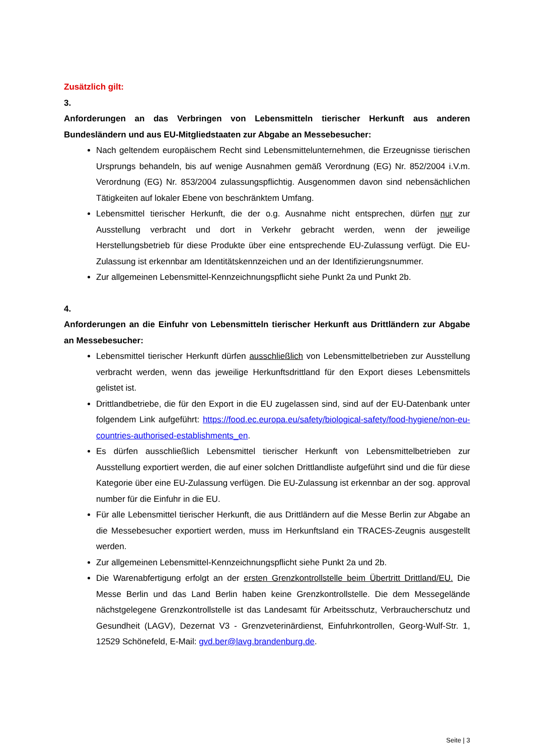Zusätzlich gilt:
3.
Anforderungen an das Verbringen von Lebensmitteln tierischer Herkunft aus anderen Bundesländern und aus EU-Mitgliedstaaten zur Abgabe an Messebesucher:
Nach geltendem europäischem Recht sind Lebensmittelunternehmen, die Erzeugnisse tierischen Ursprungs behandeln, bis auf wenige Ausnahmen gemäß Verordnung (EG) Nr. 852/2004 i.V.m. Verordnung (EG) Nr. 853/2004 zulassungspflichtig. Ausgenommen davon sind nebensächlichen Tätigkeiten auf lokaler Ebene von beschränktem Umfang.
Lebensmittel tierischer Herkunft, die der o.g. Ausnahme nicht entsprechen, dürfen nur zur Ausstellung verbracht und dort in Verkehr gebracht werden, wenn der jeweilige Herstellungsbetrieb für diese Produkte über eine entsprechende EU-Zulassung verfügt. Die EU-Zulassung ist erkennbar am Identitätskennzeichen und an der Identifizierungsnummer.
Zur allgemeinen Lebensmittel-Kennzeichnungspflicht siehe Punkt 2a und Punkt 2b.
4.
Anforderungen an die Einfuhr von Lebensmitteln tierischer Herkunft aus Drittländern zur Abgabe an Messebesucher:
Lebensmittel tierischer Herkunft dürfen ausschließlich von Lebensmittelbetrieben zur Ausstellung verbracht werden, wenn das jeweilige Herkunftsdrittland für den Export dieses Lebensmittels gelistet ist.
Drittlandbetriebe, die für den Export in die EU zugelassen sind, sind auf der EU-Datenbank unter folgendem Link aufgeführt: https://food.ec.europa.eu/safety/biological-safety/food-hygiene/non-eu-countries-authorised-establishments_en.
Es dürfen ausschließlich Lebensmittel tierischer Herkunft von Lebensmittelbetrieben zur Ausstellung exportiert werden, die auf einer solchen Drittlandliste aufgeführt sind und die für diese Kategorie über eine EU-Zulassung verfügen. Die EU-Zulassung ist erkennbar an der sog. approval number für die Einfuhr in die EU.
Für alle Lebensmittel tierischer Herkunft, die aus Drittländern auf die Messe Berlin zur Abgabe an die Messebesucher exportiert werden, muss im Herkunftsland ein TRACES-Zeugnis ausgestellt werden.
Zur allgemeinen Lebensmittel-Kennzeichnungspflicht siehe Punkt 2a und 2b.
Die Warenabfertigung erfolgt an der ersten Grenzkontrollstelle beim Übertritt Drittland/EU. Die Messe Berlin und das Land Berlin haben keine Grenzkontrollstelle. Die dem Messegelände nächstgelegene Grenzkontrollstelle ist das Landesamt für Arbeitsschutz, Verbraucherschutz und Gesundheit (LAGV), Dezernat V3 - Grenzveterinärdienst, Einfuhrkontrollen, Georg-Wulf-Str. 1, 12529 Schönefeld, E-Mail: gvd.ber@lavg.brandenburg.de.
Seite | 3